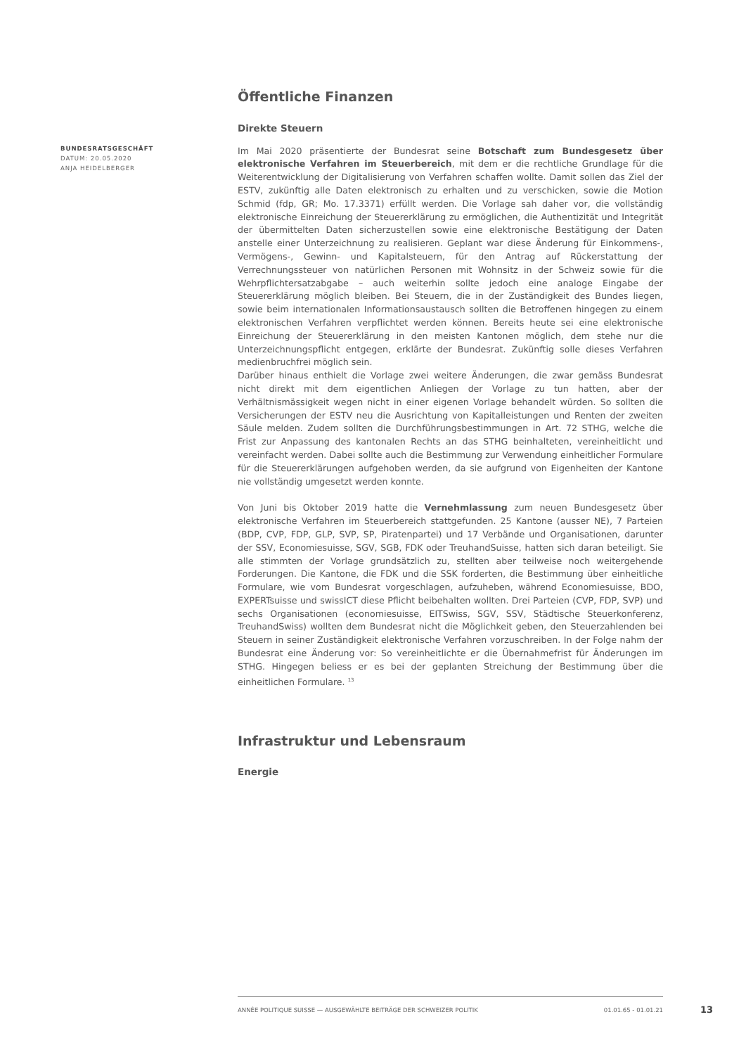BUNDESRATSGESCHÄFT
DATUM: 20.05.2020
ANJA HEIDELBERGER
Öffentliche Finanzen
Direkte Steuern
Im Mai 2020 präsentierte der Bundesrat seine Botschaft zum Bundesgesetz über elektronische Verfahren im Steuerbereich, mit dem er die rechtliche Grundlage für die Weiterentwicklung der Digitalisierung von Verfahren schaffen wollte. Damit sollen das Ziel der ESTV, zukünftig alle Daten elektronisch zu erhalten und zu verschicken, sowie die Motion Schmid (fdp, GR; Mo. 17.3371) erfüllt werden. Die Vorlage sah daher vor, die vollständig elektronische Einreichung der Steuererklärung zu ermöglichen, die Authentizität und Integrität der übermittelten Daten sicherzustellen sowie eine elektronische Bestätigung der Daten anstelle einer Unterzeichnung zu realisieren. Geplant war diese Änderung für Einkommens-, Vermögens-, Gewinn- und Kapitalsteuern, für den Antrag auf Rückerstattung der Verrechnungssteuer von natürlichen Personen mit Wohnsitz in der Schweiz sowie für die Wehrpflichtersatzabgabe – auch weiterhin sollte jedoch eine analoge Eingabe der Steuererklärung möglich bleiben. Bei Steuern, die in der Zuständigkeit des Bundes liegen, sowie beim internationalen Informationsaustausch sollten die Betroffenen hingegen zu einem elektronischen Verfahren verpflichtet werden können. Bereits heute sei eine elektronische Einreichung der Steuererklärung in den meisten Kantonen möglich, dem stehe nur die Unterzeichnungspflicht entgegen, erklärte der Bundesrat. Zukünftig solle dieses Verfahren medienbruchfrei möglich sein.
Darüber hinaus enthielt die Vorlage zwei weitere Änderungen, die zwar gemäss Bundesrat nicht direkt mit dem eigentlichen Anliegen der Vorlage zu tun hatten, aber der Verhältnismässigkeit wegen nicht in einer eigenen Vorlage behandelt würden. So sollten die Versicherungen der ESTV neu die Ausrichtung von Kapitalleistungen und Renten der zweiten Säule melden. Zudem sollten die Durchführungsbestimmungen in Art. 72 STHG, welche die Frist zur Anpassung des kantonalen Rechts an das STHG beinhalteten, vereinheitlicht und vereinfacht werden. Dabei sollte auch die Bestimmung zur Verwendung einheitlicher Formulare für die Steuererklärungen aufgehoben werden, da sie aufgrund von Eigenheiten der Kantone nie vollständig umgesetzt werden konnte.
Von Juni bis Oktober 2019 hatte die Vernehmlassung zum neuen Bundesgesetz über elektronische Verfahren im Steuerbereich stattgefunden. 25 Kantone (ausser NE), 7 Parteien (BDP, CVP, FDP, GLP, SVP, SP, Piratenpartei) und 17 Verbände und Organisationen, darunter der SSV, Economiesuisse, SGV, SGB, FDK oder TreuhandSuisse, hatten sich daran beteiligt. Sie alle stimmten der Vorlage grundsätzlich zu, stellten aber teilweise noch weitergehende Forderungen. Die Kantone, die FDK und die SSK forderten, die Bestimmung über einheitliche Formulare, wie vom Bundesrat vorgeschlagen, aufzuheben, während Economiesuisse, BDO, EXPERTsuisse und swissICT diese Pflicht beibehalten wollten. Drei Parteien (CVP, FDP, SVP) und sechs Organisationen (economiesuisse, EITSwiss, SGV, SSV, Städtische Steuerkonferenz, TreuhandSwiss) wollten dem Bundesrat nicht die Möglichkeit geben, den Steuerzahlenden bei Steuern in seiner Zuständigkeit elektronische Verfahren vorzuschreiben. In der Folge nahm der Bundesrat eine Änderung vor: So vereinheitlichte er die Übernahmefrist für Änderungen im STHG. Hingegen beliess er es bei der geplanten Streichung der Bestimmung über die einheitlichen Formulare. <sup>13</sup>
Infrastruktur und Lebensraum
Energie
ANNÉE POLITIQUE SUISSE — AUSGEWÄHLTE BEITRÄGE DER SCHWEIZER POLITIK 01.01.65 - 01.01.21
13